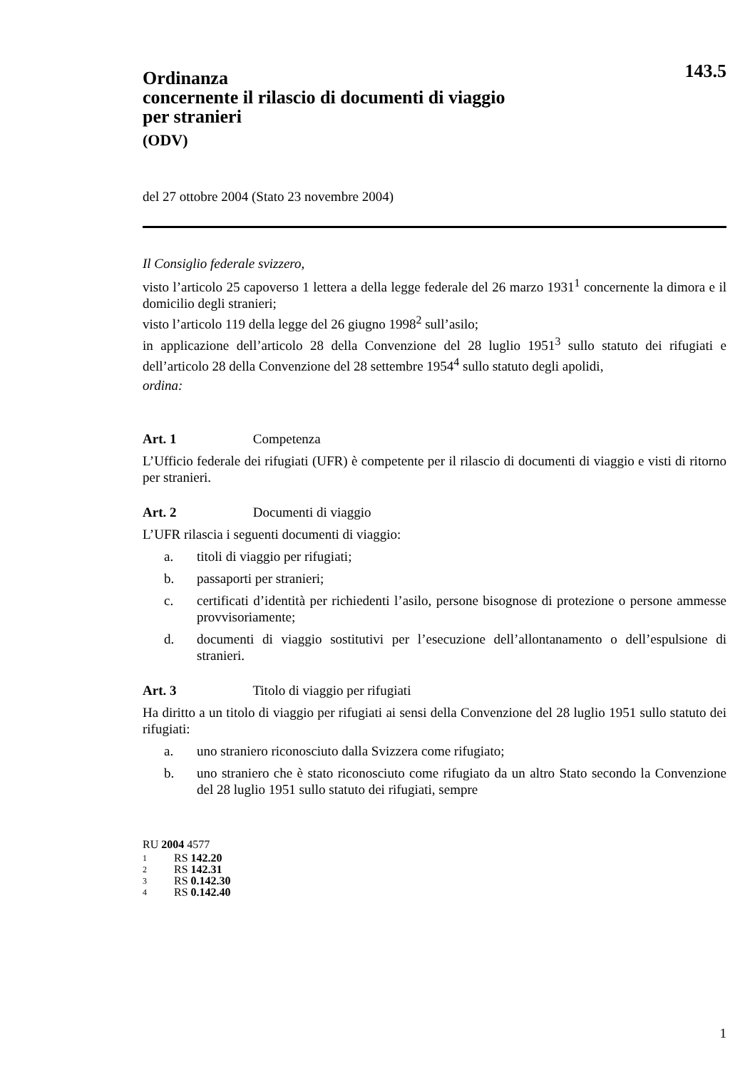143.5
Ordinanza
concernente il rilascio di documenti di viaggio
per stranieri
(ODV)
del 27 ottobre 2004 (Stato 23 novembre 2004)
Il Consiglio federale svizzero,
visto l’articolo 25 capoverso 1 lettera a della legge federale del 26 marzo 1931<sup>1</sup> concernente la dimora e il domicilio degli stranieri;
visto l’articolo 119 della legge del 26 giugno 1998<sup>2</sup> sull’asilo;
in applicazione dell’articolo 28 della Convenzione del 28 luglio 1951<sup>3</sup> sullo statuto dei rifugiati e dell’articolo 28 della Convenzione del 28 settembre 1954<sup>4</sup> sullo statuto degli apolidi,
ordina:
Art. 1 Competenza
L’Ufficio federale dei rifugiati (UFR) è competente per il rilascio di documenti di viaggio e visti di ritorno per stranieri.
Art. 2 Documenti di viaggio
L’UFR rilascia i seguenti documenti di viaggio:
a. titoli di viaggio per rifugiati;
b. passaporti per stranieri;
c. certificati d’identità per richiedenti l’asilo, persone bisognose di protezione o persone ammesse provvisoriamente;
d. documenti di viaggio sostitutivi per l’esecuzione dell’allontanamento o dell’espulsione di stranieri.
Art. 3 Titolo di viaggio per rifugiati
Ha diritto a un titolo di viaggio per rifugiati ai sensi della Convenzione del 28 luglio 1951 sullo statuto dei rifugiati:
a. uno straniero riconosciuto dalla Svizzera come rifugiato;
b. uno straniero che è stato riconosciuto come rifugiato da un altro Stato secondo la Convenzione del 28 luglio 1951 sullo statuto dei rifugiati, sempre
RU 2004 4577
1 RS 142.20
2 RS 142.31
3 RS 0.142.30
4 RS 0.142.40
1